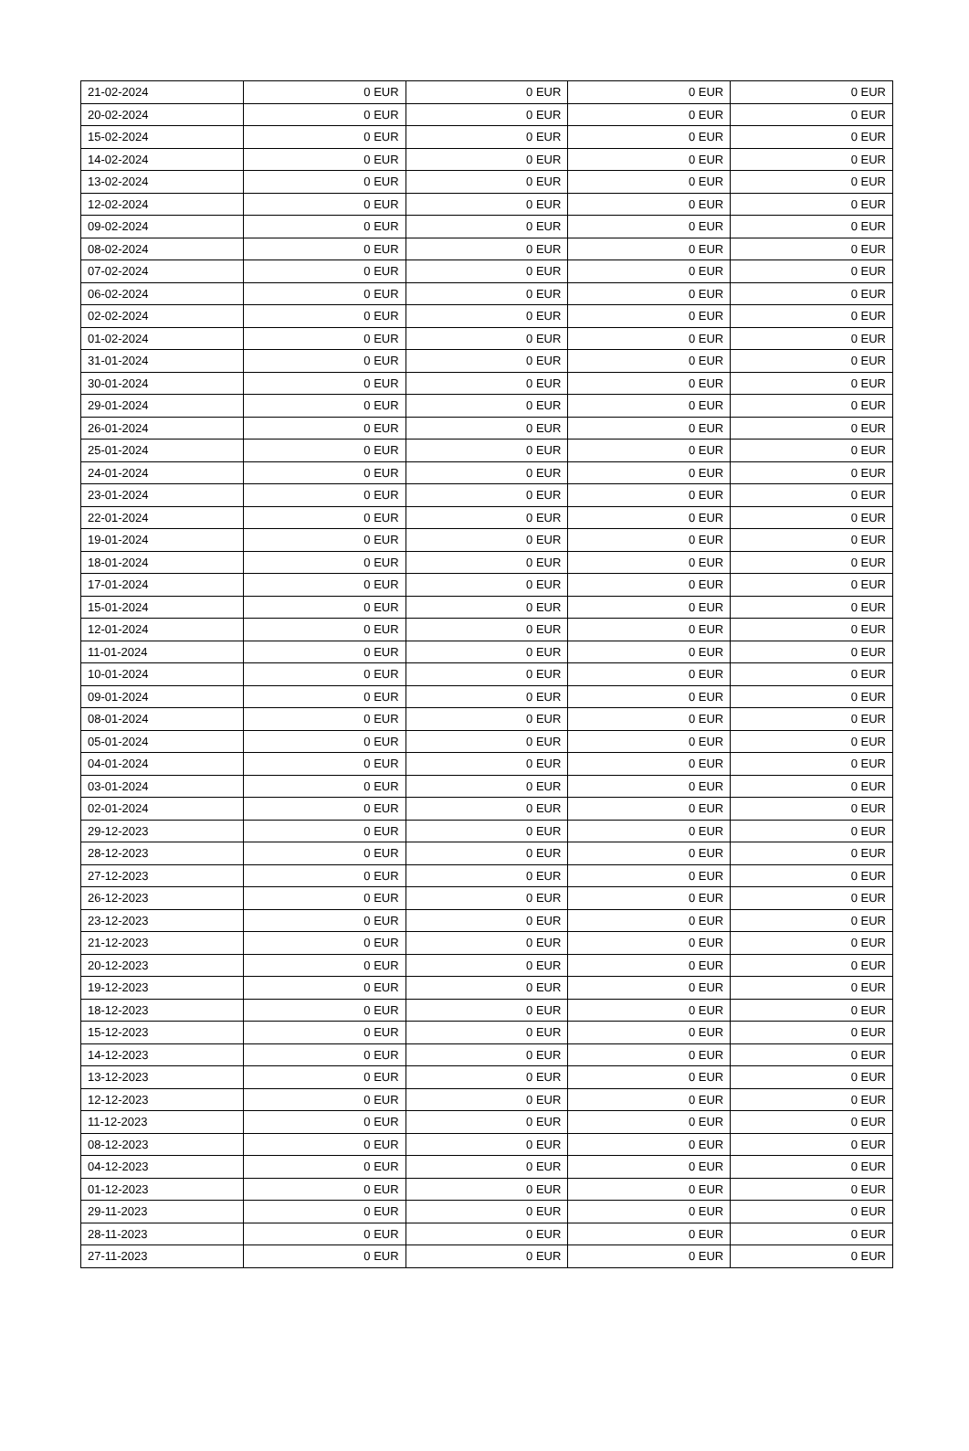| 21-02-2024 | 0 EUR | 0 EUR | 0 EUR | 0 EUR |
| 20-02-2024 | 0 EUR | 0 EUR | 0 EUR | 0 EUR |
| 15-02-2024 | 0 EUR | 0 EUR | 0 EUR | 0 EUR |
| 14-02-2024 | 0 EUR | 0 EUR | 0 EUR | 0 EUR |
| 13-02-2024 | 0 EUR | 0 EUR | 0 EUR | 0 EUR |
| 12-02-2024 | 0 EUR | 0 EUR | 0 EUR | 0 EUR |
| 09-02-2024 | 0 EUR | 0 EUR | 0 EUR | 0 EUR |
| 08-02-2024 | 0 EUR | 0 EUR | 0 EUR | 0 EUR |
| 07-02-2024 | 0 EUR | 0 EUR | 0 EUR | 0 EUR |
| 06-02-2024 | 0 EUR | 0 EUR | 0 EUR | 0 EUR |
| 02-02-2024 | 0 EUR | 0 EUR | 0 EUR | 0 EUR |
| 01-02-2024 | 0 EUR | 0 EUR | 0 EUR | 0 EUR |
| 31-01-2024 | 0 EUR | 0 EUR | 0 EUR | 0 EUR |
| 30-01-2024 | 0 EUR | 0 EUR | 0 EUR | 0 EUR |
| 29-01-2024 | 0 EUR | 0 EUR | 0 EUR | 0 EUR |
| 26-01-2024 | 0 EUR | 0 EUR | 0 EUR | 0 EUR |
| 25-01-2024 | 0 EUR | 0 EUR | 0 EUR | 0 EUR |
| 24-01-2024 | 0 EUR | 0 EUR | 0 EUR | 0 EUR |
| 23-01-2024 | 0 EUR | 0 EUR | 0 EUR | 0 EUR |
| 22-01-2024 | 0 EUR | 0 EUR | 0 EUR | 0 EUR |
| 19-01-2024 | 0 EUR | 0 EUR | 0 EUR | 0 EUR |
| 18-01-2024 | 0 EUR | 0 EUR | 0 EUR | 0 EUR |
| 17-01-2024 | 0 EUR | 0 EUR | 0 EUR | 0 EUR |
| 15-01-2024 | 0 EUR | 0 EUR | 0 EUR | 0 EUR |
| 12-01-2024 | 0 EUR | 0 EUR | 0 EUR | 0 EUR |
| 11-01-2024 | 0 EUR | 0 EUR | 0 EUR | 0 EUR |
| 10-01-2024 | 0 EUR | 0 EUR | 0 EUR | 0 EUR |
| 09-01-2024 | 0 EUR | 0 EUR | 0 EUR | 0 EUR |
| 08-01-2024 | 0 EUR | 0 EUR | 0 EUR | 0 EUR |
| 05-01-2024 | 0 EUR | 0 EUR | 0 EUR | 0 EUR |
| 04-01-2024 | 0 EUR | 0 EUR | 0 EUR | 0 EUR |
| 03-01-2024 | 0 EUR | 0 EUR | 0 EUR | 0 EUR |
| 02-01-2024 | 0 EUR | 0 EUR | 0 EUR | 0 EUR |
| 29-12-2023 | 0 EUR | 0 EUR | 0 EUR | 0 EUR |
| 28-12-2023 | 0 EUR | 0 EUR | 0 EUR | 0 EUR |
| 27-12-2023 | 0 EUR | 0 EUR | 0 EUR | 0 EUR |
| 26-12-2023 | 0 EUR | 0 EUR | 0 EUR | 0 EUR |
| 23-12-2023 | 0 EUR | 0 EUR | 0 EUR | 0 EUR |
| 21-12-2023 | 0 EUR | 0 EUR | 0 EUR | 0 EUR |
| 20-12-2023 | 0 EUR | 0 EUR | 0 EUR | 0 EUR |
| 19-12-2023 | 0 EUR | 0 EUR | 0 EUR | 0 EUR |
| 18-12-2023 | 0 EUR | 0 EUR | 0 EUR | 0 EUR |
| 15-12-2023 | 0 EUR | 0 EUR | 0 EUR | 0 EUR |
| 14-12-2023 | 0 EUR | 0 EUR | 0 EUR | 0 EUR |
| 13-12-2023 | 0 EUR | 0 EUR | 0 EUR | 0 EUR |
| 12-12-2023 | 0 EUR | 0 EUR | 0 EUR | 0 EUR |
| 11-12-2023 | 0 EUR | 0 EUR | 0 EUR | 0 EUR |
| 08-12-2023 | 0 EUR | 0 EUR | 0 EUR | 0 EUR |
| 04-12-2023 | 0 EUR | 0 EUR | 0 EUR | 0 EUR |
| 01-12-2023 | 0 EUR | 0 EUR | 0 EUR | 0 EUR |
| 29-11-2023 | 0 EUR | 0 EUR | 0 EUR | 0 EUR |
| 28-11-2023 | 0 EUR | 0 EUR | 0 EUR | 0 EUR |
| 27-11-2023 | 0 EUR | 0 EUR | 0 EUR | 0 EUR |